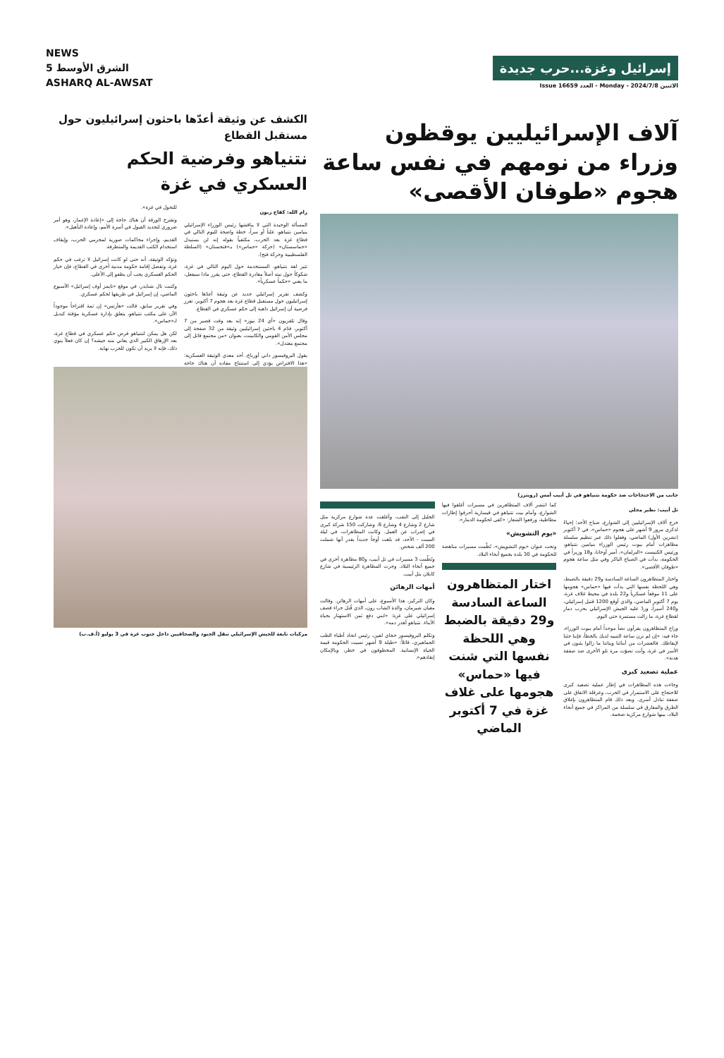إسرائيل وغزة...حرب جديدة
الاثنين 2024/7/8 - Monday - العدد Issue 16659
NEWS
5 الشرق الأوسط
ASHARQ AL-AWSAT
آلاف الإسرائيليين يوقظون وزراء من نومهم في نفس ساعة هجوم «طوفان الأقصى»
جانب من الاحتجاجات ضد حكومة نتنياهو في تل أبيب أمس (رويترز)
تل أبيب: نظير مجلي
خرج آلاف الإسرائيليين إلى الشوارع، صباح الأحد؛ إحياءً لذكرى مرور 9 أشهر على هجوم «حماس»، في 7 أكتوبر (تشرين الأول) الماضي، وفعلوا ذلك عبر تنظيم سلسلة مظاهرات أمام بيوت رئيس الوزراء بنيامين نتنياهو، ورئيس الكنيست «البرلمان»، أمير أوحانا، و18 وزيراً في الحكومة، بدأت في الصباح الباكر وفي مثل ساعة هجوم «طوفان الأقصى».
واختار المتظاهرون الساعة السادسة و29 دقيقة بالضبط، وهي اللحظة نفسها التي بدأت فيها «حماس» هجومها على 11 موقعاً عسكرياً و22 بلدة في محيط غلاف غزة، يوم 7 أكتوبر الماضي، والذي أوقع 1200 قتيل إسرائيلي، و240 أسيراً، وردّ عليه الجيش الإسرائيلي بحرب دمار لقطاع غزة، ما زالت مستمرة حتى اليوم.
وراح المتظاهرون يقرأون نصاً موحداً أمام بيوت الوزراء، جاء فيه: «إن لم ترن ساعة التنبيه لديك بالخطأ، فإننا جئنا لإيقاظك. فالعشرات من أبنائنا وبناتنا ما زالوا يئنون في الأسر في غزة، وأنت تصوّت مرة تلو الأخرى ضد صفقة هدنة».
عملية تصعيد كبرى
وجاءت هذه المظاهرات في إطار عملية تصعيد كبرى للاحتجاج على الاستمرار في الحرب، وعرقلة الاتفاق على صفقة تبادل أسرى. وبعد ذلك قام المتظاهرون بإغلاق الطرق والمفارق في سلسلة من المراكز في جميع أنحاء البلاد، بينها شوارع مركزية ضخمة.
كما انتشر آلاف المتظاهرين في مسيرات أغلقوا فيها الشوارع، وأمام بيت نتنياهو في قيسارية أحرقوا إطارات مطاطية، ورفعوا الشعار: «كفى لحكومة الدمار».
«يوم التشويش»
وتحت عنوان «يوم التشويش»، نُظّمت مسيرات مناهضة للحكومة في 30 بلدة بجميع أنحاء البلاد.
اختار المتظاهرون الساعة السادسة و29 دقيقة بالضبط وهي اللحظة نفسها التي شنت فيها «حماس» هجومها على غلاف غزة في 7 أكتوبر الماضي
الجليل إلى النقب، وأغلقت عدة شوارع مركزية مثل شارع 2 وشارع 4 وشارع 6. وشاركت 150 شركة كبرى في إضراب عن العمل. وكانت المظاهرات، في ليلة السبت - الأحد، قد بلغت أوجاً جديداً بقدر أنها شملت 200 ألف شخص.
ونُظّمت 3 مسيرات في تل أبيب، و80 مظاهرة أخرى في جميع أنحاء البلاد. وجرت المظاهرة الرئيسية في شارع كابلان بتل أبيب.
أمهات الرهائن
وكان التركيز، هذا الأسبوع، على أمهات الرهائن. وقالت معيان شيرمان، والدة الشاب رون، الذي قُتل جراء قصف إسرائيلي على غزة: «ابني دفع ثمن الاستهتار بحياة الأبناء. نتنياهو أهدر دمه».
وتكلم البروفيسور حجاي لفين، رئيس اتحاد أطباء الطب الجماهيري، قائلاً: «طيلة 9 أشهر نسيت الحكومة قيمة الحياة الإنسانية. المخطوفون في خطر، وبالإمكان إنقاذهم».
الكشف عن وثيقة أعدّها باحثون إسرائيليون حول مستقبل القطاع
نتنياهو وفرضية الحكم العسكري في غزة
رام الله: كفاح زبون
المسألة الوحيدة التي لا يناقشها رئيس الوزراء الإسرائيلي بنيامين نتنياهو، علناً أو سراً، خطة واضحة لليوم التالي في قطاع غزة بعد الحرب، مكتفياً بقوله إنه لن يستبدل «حماسستان» (حركة «حماس») بـ«فتحستان» (السلطة الفلسطينية وحركة فتح).
تثير لغة نتنياهو، المستخدمة حول اليوم التالي في غزة، شكوكاً حول نيته أصلاً مغادرة القطاع، حتى يقرر ماذا سيفعل، ما يعني «حكماً عسكرياً».
وكشف تقرير إسرائيلي جديد عن وثيقة أعدّها باحثون إسرائيليون حول مستقبل قطاع غزة بعد هجوم 7 أكتوبر، تعزز فرضية أن إسرائيل ذاهبة إلى حكم عسكري في القطاع.
وقال تلفزيون «آي 24 نيوز» إنه بعد وقت قصير من 7 أكتوبر، قدّم 4 باحثين إسرائيليين وثيقة من 32 صفحة إلى مجلس الأمن القومي والكابينت، بعنوان «من مجتمع قاتل إلى مجتمع معتدل».
يقول البروفيسور داني أورباخ، أحد معدي الوثيقة العسكرية: «هذا الافتراض يؤدي إلى استنتاج مفاده أن هناك حاجة للتحول في غزة».
وتقترح الورقة أن هناك حاجة إلى «إعادة الإعمار، وهو أمر ضروري لتجديد القبول في أسرة الأمم، وإعادة التأهيل».
القديم، وإجراء محاكمات صورية لمجرمي الحرب، وإيقاف استخدام الكتب القديمة والمتطرفة.
وتؤكد الوثيقة، أنه حتى لو كانت إسرائيل لا ترغب في حكم غزة، وتفضل إقامة حكومة مدنية أخرى في القطاع، فإن خيار الحكم العسكري يجب أن يطفو إلى الأعلى.
وكتبت تال شنايدر، في موقع «تايمز أوف إسرائيل» الأسبوع الماضي، إن إسرائيل في طريقها لحكم عسكري.
وفي تقرير سابق، قالت «هآرتس» إن ثمة اقتراحاً موجوداً الآن على مكتب نتنياهو، يتعلق بإدارة عسكرية مؤقتة كبديل لـ«حماس».
لكن هل يمكن لنتنياهو فرض حكم عسكري في قطاع غزة، بعد الإرهاق الكبير الذي يعاني منه جيشه؟ إن كان فعلاً ينوي ذلك، فإنه لا يريد أن تكون للحرب نهاية.
مركبات تابعة للجيش الإسرائيلي تنقل الجنود والصحافيين داخل جنوب غزة في 3 يوليو (أ.ف.ب)